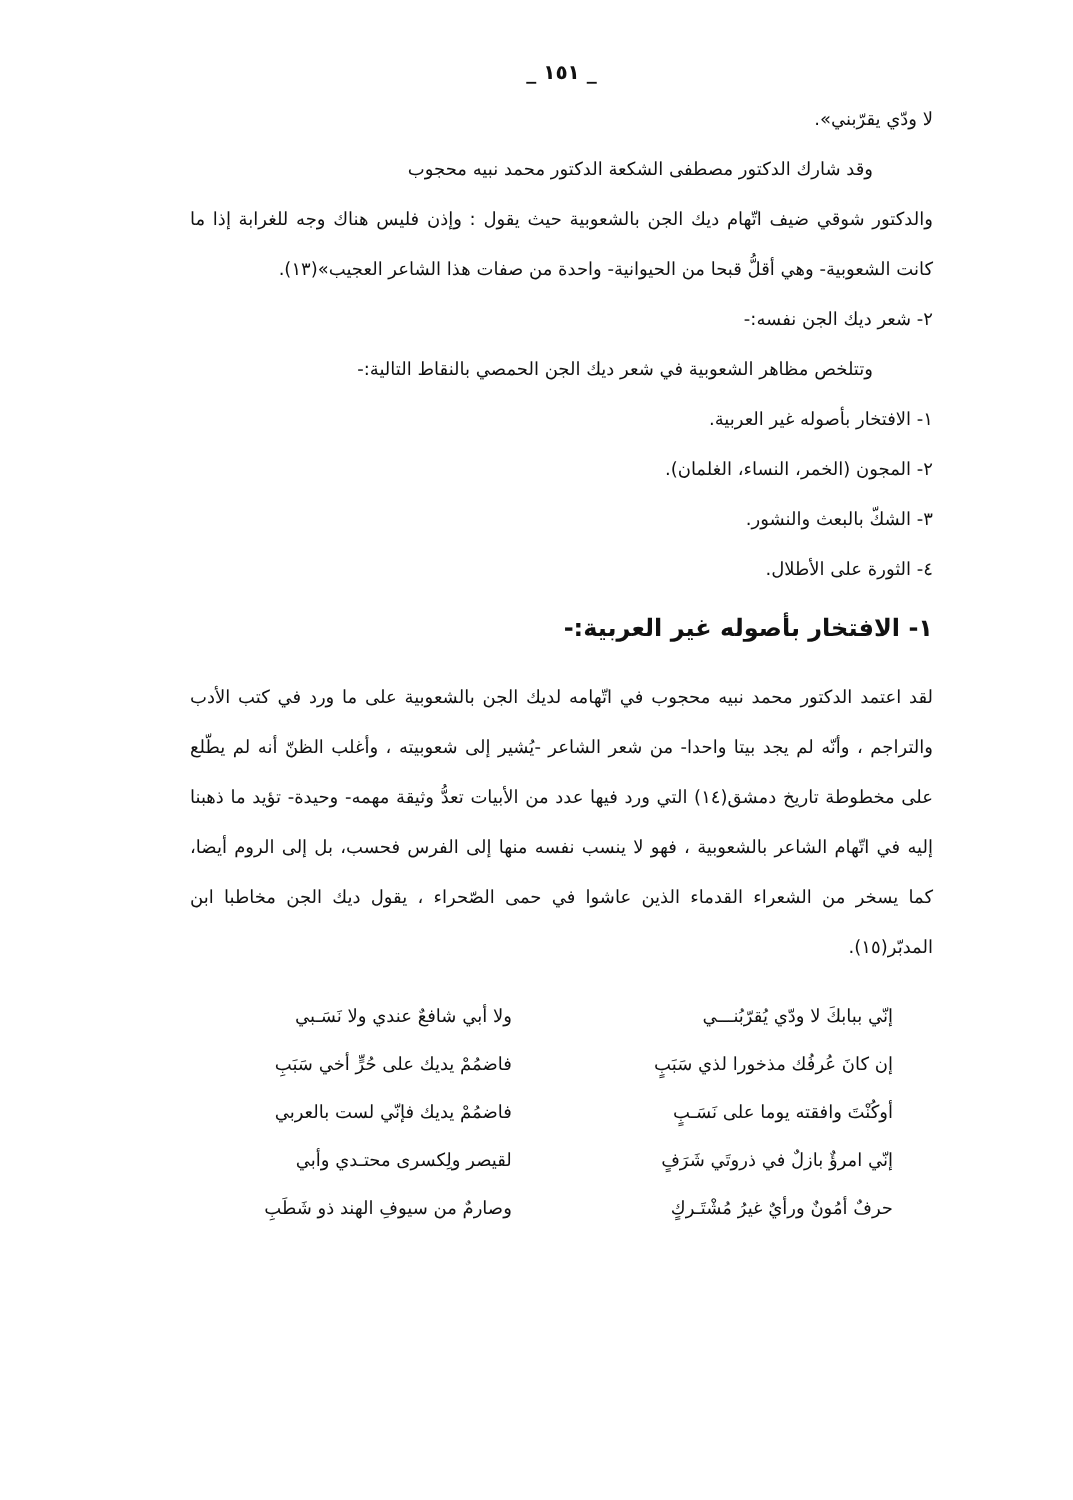_ ١٥١ _
لا ودّي يقرّبني».
وقد شارك الدكتور مصطفى الشكعة الدكتور محمد نبيه محجوب
والدكتور شوقي ضيف اتّهام ديك الجن بالشعوبية حيث يقول : وإذن فليس هناك وجه للغرابة إذا ما كانت الشعوبية- وهي أقلُّ قبحا من الحيوانية- واحدة من صفات هذا الشاعر العجيب»(١٣).
٢- شعر ديك الجن نفسه:-
وتتلخص مظاهر الشعوبية في شعر ديك الجن الحمصي بالنقاط التالية:-
١- الافتخار بأصوله غير العربية.
٢- المجون (الخمر، النساء، الغلمان).
٣- الشكّ بالبعث والنشور.
٤- الثورة على الأطلال.
١- الافتخار بأصوله غير العربية:-
لقد اعتمد الدكتور محمد نبيه محجوب في اتّهامه لديك الجن بالشعوبية على ما ورد في كتب الأدب والتراجم ، وأنّه لم يجد بيتا واحدا- من شعر الشاعر -يُشير إلى شعوبيته ، وأغلب الظنّ أنه لم يطّلع على مخطوطة تاريخ دمشق(١٤) التي ورد فيها عدد من الأبيات تعدُّ وثيقة مهمه- وحيدة- تؤيد ما ذهبنا إليه في اتّهام الشاعر بالشعوبية ، فهو لا ينسب نفسه منها إلى الفرس فحسب، بل إلى الروم أيضا، كما يسخر من الشعراء القدماء الذين عاشوا في حمى الصّحراء ، يقول ديك الجن مخاطبا ابن المدبّر(١٥).
إنّي ببابكَ لا ودّي يُقرّبُنـــي ولا أبي شافعٌ عندي ولا نَسَـبي
إن كانَ عُرفُك مذخورا لذي سَبَبٍ فاضمُمْ يديك على حُرٍّ أخي سَبَبِ
أوكُنْتَ وافقته يوما على نَسَـبٍ فاضمُمْ يديك فإنّي لست بالعربي
إنّي امرؤٌ بازلٌ في ذروتَي شَرَفٍ لقيصر ولِكسرى محتـدي وأبي
حرفٌ أمُونٌ ورأيٌ غيرُ مُشْتَـركٍ وصارمٌ من سيوفِ الهند ذو شَطَبِ